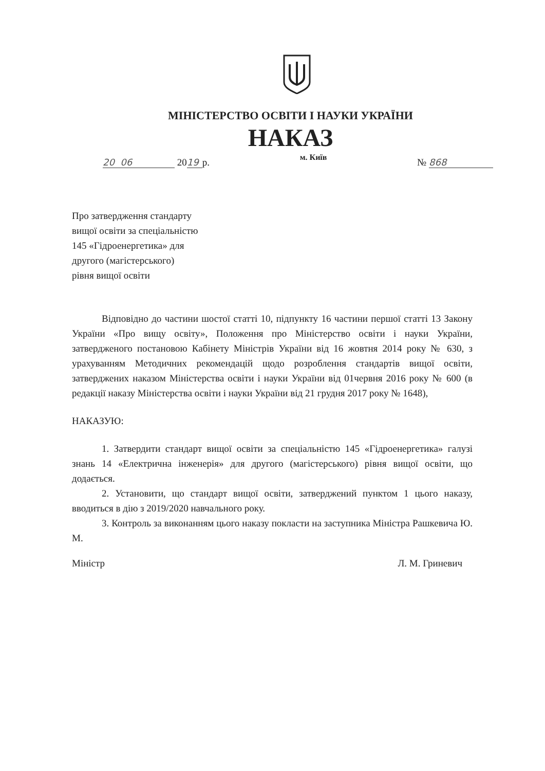МІНІСТЕРСТВО ОСВІТИ І НАУКИ УКРАЇНИ
НАКАЗ
20 06 20 19 р.
м. Київ
№ 868
Про затвердження стандарту
вищої освіти за спеціальністю
145 «Гідроенергетика» для
другого (магістерського)
рівня вищої освіти
Відповідно до частини шостої статті 10, підпункту 16 частини першої статті 13 Закону України «Про вищу освіту», Положення про Міністерство освіти і науки України, затвердженого постановою Кабінету Міністрів України від 16 жовтня 2014 року № 630, з урахуванням Методичних рекомендацій щодо розроблення стандартів вищої освіти, затверджених наказом Міністерства освіти і науки України від 01червня 2016 року № 600 (в редакції наказу Міністерства освіти і науки України від 21 грудня 2017 року № 1648),
НАКАЗУЮ:
1. Затвердити стандарт вищої освіти за спеціальністю 145 «Гідроенергетика» галузі знань 14 «Електрична інженерія» для другого (магістерського) рівня вищої освіти, що додається.
2. Установити, що стандарт вищої освіти, затверджений пунктом 1 цього наказу, вводиться в дію з 2019/2020 навчального року.
3. Контроль за виконанням цього наказу покласти на заступника Міністра Рашкевича Ю. М.
Міністр Л. М. Гриневич